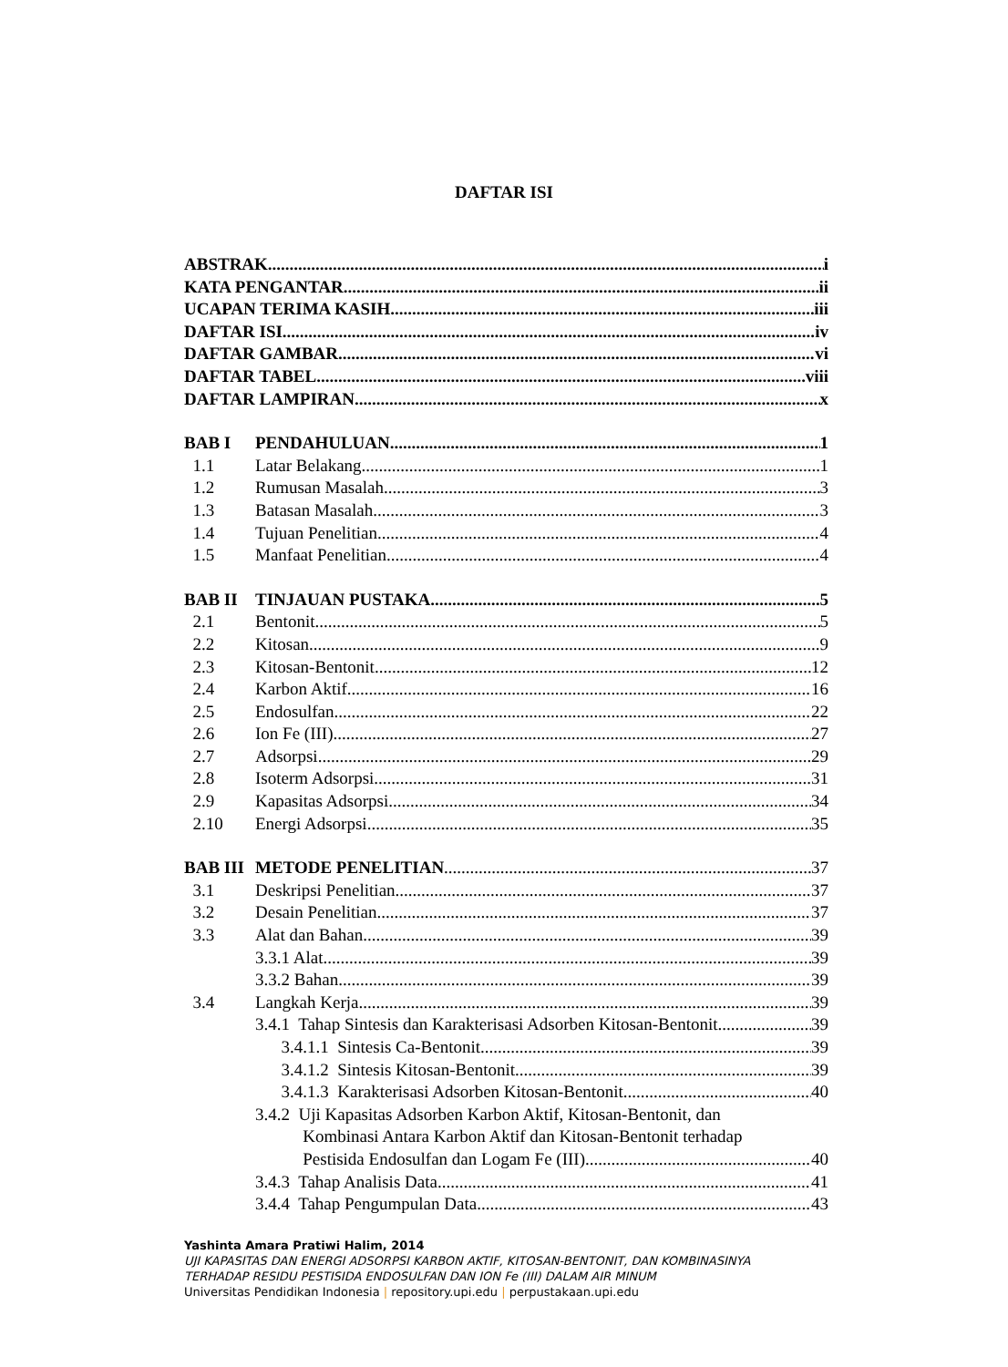DAFTAR ISI
ABSTRAK i
KATA PENGANTAR ii
UCAPAN TERIMA KASIH iii
DAFTAR ISI iv
DAFTAR GAMBAR vi
DAFTAR TABEL viii
DAFTAR LAMPIRAN x
BAB I PENDAHULUAN 1
1.1 Latar Belakang 1
1.2 Rumusan Masalah 3
1.3 Batasan Masalah 3
1.4 Tujuan Penelitian 4
1.5 Manfaat Penelitian 4
BAB II TINJAUAN PUSTAKA 5
2.1 Bentonit 5
2.2 Kitosan 9
2.3 Kitosan-Bentonit 12
2.4 Karbon Aktif 16
2.5 Endosulfan 22
2.6 Ion Fe (III) 27
2.7 Adsorpsi 29
2.8 Isoterm Adsorpsi 31
2.9 Kapasitas Adsorpsi 34
2.10 Energi Adsorpsi 35
BAB III METODE PENELITIAN 37
3.1 Deskripsi Penelitian 37
3.2 Desain Penelitian 37
3.3 Alat dan Bahan 39
3.3.1 Alat 39
3.3.2 Bahan 39
3.4 Langkah Kerja 39
3.4.1 Tahap Sintesis dan Karakterisasi Adsorben Kitosan-Bentonit 39
3.4.1.1 Sintesis Ca-Bentonit 39
3.4.1.2 Sintesis Kitosan-Bentonit 39
3.4.1.3 Karakterisasi Adsorben Kitosan-Bentonit 40
3.4.2 Uji Kapasitas Adsorben Karbon Aktif, Kitosan-Bentonit, dan
Kombinasi Antara Karbon Aktif dan Kitosan-Bentonit terhadap
Pestisida Endosulfan dan Logam Fe (III) 40
3.4.3 Tahap Analisis Data 41
3.4.4 Tahap Pengumpulan Data 43
Yashinta Amara Pratiwi Halim, 2014
UJI KAPASITAS DAN ENERGI ADSORPSI KARBON AKTIF, KITOSAN-BENTONIT, DAN KOMBINASINYA
TERHADAP RESIDU PESTISIDA ENDOSULFAN DAN ION Fe (III) DALAM AIR MINUM
Universitas Pendidikan Indonesia | repository.upi.edu | perpustakaan.upi.edu